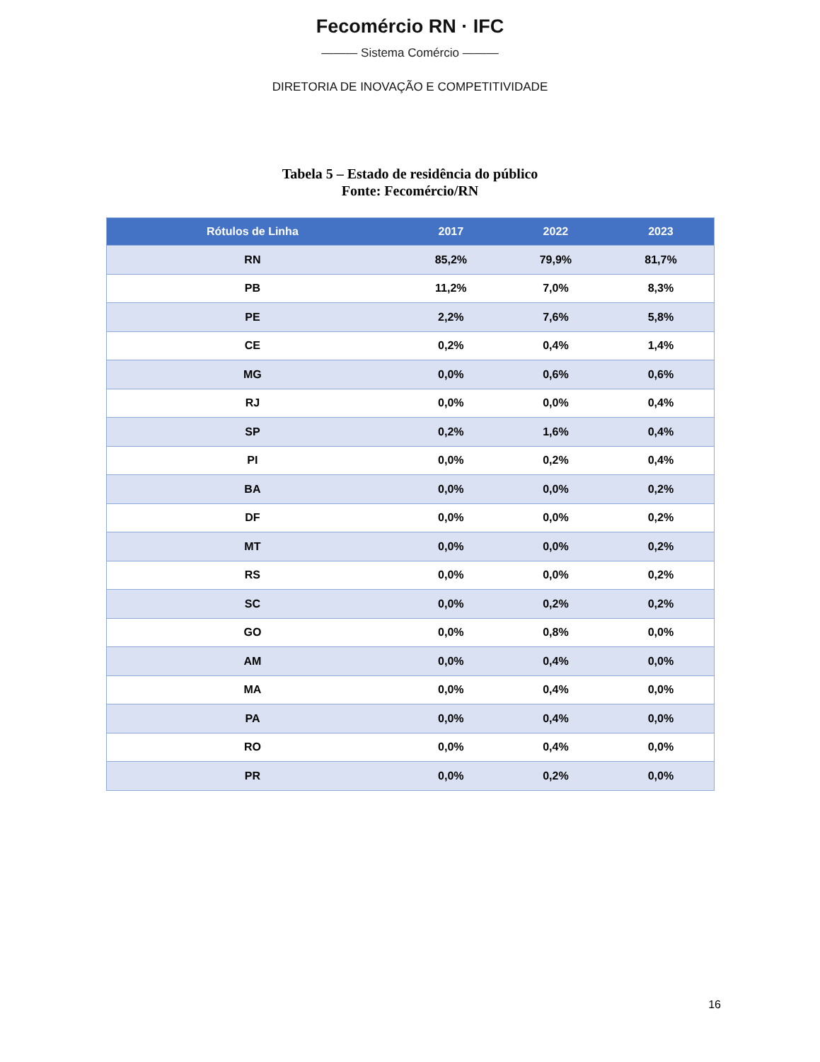Fecomércio RN · IFC
——— Sistema Comércio ———
DIRETORIA DE INOVAÇÃO E COMPETITIVIDADE
Tabela 5 – Estado de residência do público
Fonte: Fecomércio/RN
| Rótulos de Linha | 2017 | 2022 | 2023 |
| --- | --- | --- | --- |
| RN | 85,2% | 79,9% | 81,7% |
| PB | 11,2% | 7,0% | 8,3% |
| PE | 2,2% | 7,6% | 5,8% |
| CE | 0,2% | 0,4% | 1,4% |
| MG | 0,0% | 0,6% | 0,6% |
| RJ | 0,0% | 0,0% | 0,4% |
| SP | 0,2% | 1,6% | 0,4% |
| PI | 0,0% | 0,2% | 0,4% |
| BA | 0,0% | 0,0% | 0,2% |
| DF | 0,0% | 0,0% | 0,2% |
| MT | 0,0% | 0,0% | 0,2% |
| RS | 0,0% | 0,0% | 0,2% |
| SC | 0,0% | 0,2% | 0,2% |
| GO | 0,0% | 0,8% | 0,0% |
| AM | 0,0% | 0,4% | 0,0% |
| MA | 0,0% | 0,4% | 0,0% |
| PA | 0,0% | 0,4% | 0,0% |
| RO | 0,0% | 0,4% | 0,0% |
| PR | 0,0% | 0,2% | 0,0% |
16